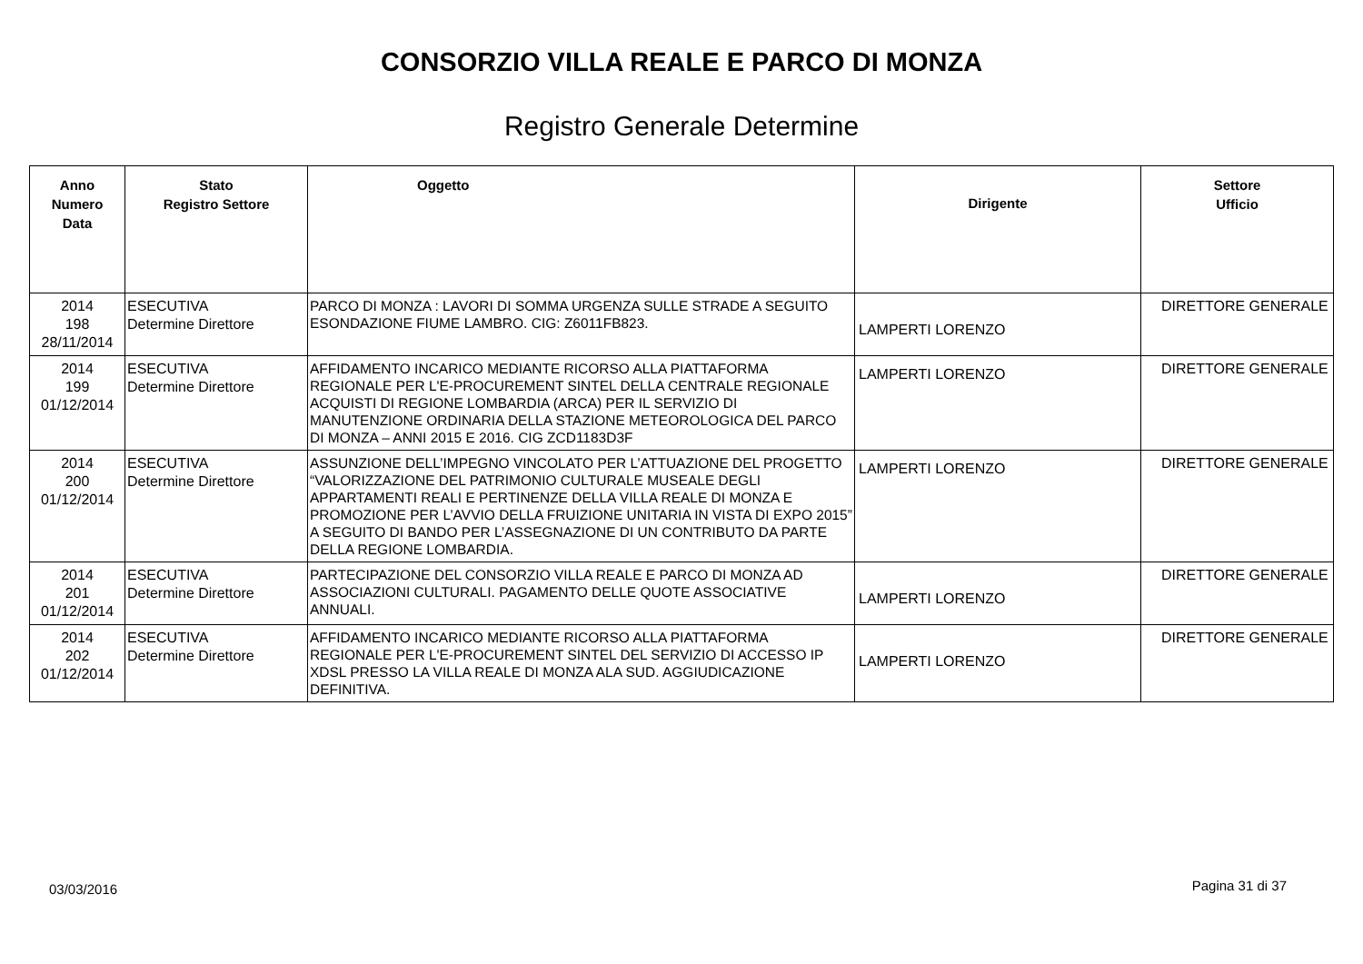CONSORZIO VILLA REALE E PARCO DI MONZA
Registro Generale Determine
| Anno Numero Data | Stato Registro Settore | Oggetto | Dirigente | Settore Ufficio |
| --- | --- | --- | --- | --- |
| 2014 198 28/11/2014 | ESECUTIVA Determine Direttore | PARCO DI MONZA : LAVORI DI SOMMA URGENZA SULLE STRADE A SEGUITO ESONDAZIONE FIUME LAMBRO. CIG: Z6011FB823. | LAMPERTI LORENZO | DIRETTORE GENERALE |
| 2014 199 01/12/2014 | ESECUTIVA Determine Direttore | AFFIDAMENTO INCARICO MEDIANTE RICORSO ALLA PIATTAFORMA REGIONALE PER L'E-PROCUREMENT SINTEL DELLA CENTRALE REGIONALE ACQUISTI DI REGIONE LOMBARDIA (ARCA) PER IL SERVIZIO DI MANUTENZIONE ORDINARIA DELLA STAZIONE METEOROLOGICA DEL PARCO DI MONZA – ANNI 2015 E 2016. CIG ZCD1183D3F | LAMPERTI LORENZO | DIRETTORE GENERALE |
| 2014 200 01/12/2014 | ESECUTIVA Determine Direttore | ASSUNZIONE DELL’IMPEGNO VINCOLATO PER L’ATTUAZIONE DEL PROGETTO “VALORIZZAZIONE DEL PATRIMONIO CULTURALE MUSEALE DEGLI APPARTAMENTI REALI E PERTINENZE DELLA VILLA REALE DI MONZA E PROMOZIONE PER L’AVVIO DELLA FRUIZIONE UNITARIA IN VISTA DI EXPO 2015” A SEGUITO DI BANDO PER L’ASSEGNAZIONE DI UN CONTRIBUTO DA PARTE DELLA REGIONE LOMBARDIA. | LAMPERTI LORENZO | DIRETTORE GENERALE |
| 2014 201 01/12/2014 | ESECUTIVA Determine Direttore | PARTECIPAZIONE DEL CONSORZIO VILLA REALE E PARCO DI MONZA AD ASSOCIAZIONI CULTURALI. PAGAMENTO DELLE QUOTE ASSOCIATIVE ANNUALI. | LAMPERTI LORENZO | DIRETTORE GENERALE |
| 2014 202 01/12/2014 | ESECUTIVA Determine Direttore | AFFIDAMENTO INCARICO MEDIANTE RICORSO ALLA PIATTAFORMA REGIONALE PER L'E-PROCUREMENT SINTEL DEL SERVIZIO DI ACCESSO IP XDSL PRESSO LA VILLA REALE DI MONZA ALA SUD. AGGIUDICAZIONE DEFINITIVA. | LAMPERTI LORENZO | DIRETTORE GENERALE |
03/03/2016 Pagina 31 di 37